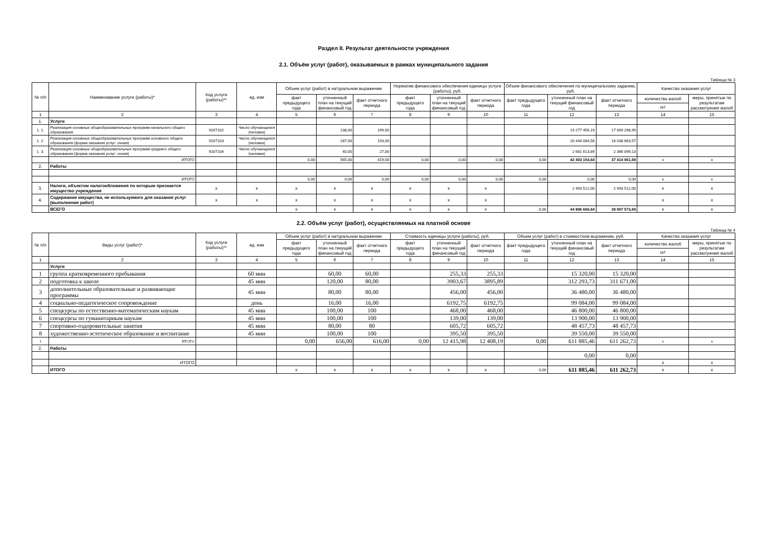Раздел II. Результат деятельности учреждения
2.1. Объём услуг (работ), оказываемых в рамках муниципального задания
Таблица № 3
| № п/п | Наименование услуги (работы)* | Код услуги (работы)** | ед. изм | Объем услуг (работ) в натуральном выражении | | | Норматив финансового обеспечения единицы услуги (работы), руб. | | | Объем финансового обеспечения по муниципальному заданию, руб. | | | Качество оказания услуг | |
| --- | --- | --- | --- | --- | --- | --- | --- | --- | --- | --- | --- | --- | --- | --- |
| | | | | факт предыдущего года | уточненный план на текущий финансовый год | факт отчетного периода | факт предыдущего года | уточненный план на текущий финансовый год | факт отчетного периода | факт предыдущего года | уточненный план на текущий финансовый год | факт отчетного периода | количество жалоб | меры, принятые по результатам рассмотрения жалоб |
| | | | | | | | | | | | | | шт | |
| 1 | 2 | 3 | 4 | 5 | 6 | 7 | 8 | 9 | 10 | 11 | 12 | 13 | 14 | 15 |
| 1. | Услуги | | | | | | | | | | | | | |
| 1. 1. | Реализация основных общеобразовательных программ начального общего образования | 9207102 | Число обучающихся (человек) | | 238,00 | 199,00 | | | | | 19 277 456,19 | 17 009 298,99 | | |
| 1. 2. | Реализация основных общеобразовательных программ основного общего образования (форма оказания услуг: очная) | 9207103 | Число обучающихся (человек) | | 287,00 | 193,00 | | | | | 20 444 084,56 | 18 038 663,57 | | |
| 1. 3. | Реализация основных общеобразовательных программ среднего общего образования (форма оказания услуг: очная) | 9207104 | Число обучающихся (человек) | | 40,00 | 27,00 | | | | | 2 681 613,89 | 2 366 099,13 | | |
| | ИТОГО | | | 0,00 | 565,00 | 419,00 | 0,00 | 0,00 | 0,00 | 0,00 | 42 403 154,64 | 37 414 061,69 | x | x |
| 2. | Работы | | | | | | | | | | | | | |
| | ИТОГО | | | 0,00 | 0,00 | 0,00 | 0,00 | 0,00 | 0,00 | 0,00 | 0,00 | 0,00 | x | x |
| 3. | Налоги, объектом налогообложения по которым признается имущество учреждения | x | x | x | x | x | x | x | x | | 2 493 512,00 | 2 493 512,00 | x | x |
| 4. | Содержание имущества, не используемого для оказания услуг (выполнения работ) | x | x | x | x | x | x | x | x | | | | x | x |
| | ВСЕГО | | | x | x | x | x | x | x | 0,00 | 44 896 666,64 | 39 907 573,69 | x | x |
2.2. Объём услуг (работ), осуществляемых на платной основе
Таблица № 4
| № п/п | Виды услуг (работ)* | Код услуги (работы)** | ед. изм | Объем услуг (работ) в натуральном выражении | | | Стоимость единицы услуги (работы), руб. | | | Объем услуг (работ) в стоимостном выражении, руб. | | | Качество оказания услуг | |
| --- | --- | --- | --- | --- | --- | --- | --- | --- | --- | --- | --- | --- | --- | --- |
| | | | | факт предыдущего года | уточненный план на текущий финансовый год | факт отчетного периода | факт предыдущего года | уточненный план на текущий финансовый год | факт отчетного периода | факт предыдущего года | уточненный план на текущий финансовый год | факт отчетного периода | количество жалоб | меры, принятые по результатам рассмотрения жалоб |
| | | | | | | | | | | | | | шт | |
| 1 | 2 | 3 | 4 | 5 | 6 | 7 | 8 | 9 | 10 | 11 | 12 | 13 | 14 | 15 |
| | Услуги | | | | | | | | | | | | | |
| 1 | группа кратковременного пребывания | | 60 мин | | 60,00 | 60,00 | | 255,33 | 255,33 | | 15 320,00 | 15 320,00 | | |
| 2 | подготовка к школе | | 45 мин | | 120,00 | 80,00 | | 3903,67 | 3895,89 | | 312 293,73 | 311 671,00 | | |
| 3 | дополнительные образовательные и развивающие программы | | 45 мин | | 80,00 | 80,00 | | 456,00 | 456,00 | | 36 480,00 | 36 480,00 | | |
| 4 | социально-педагогическое сопровождение | | день | | 16,00 | 16,00 | | 6192,75 | 6192,75 | | 99 084,00 | 99 084,00 | | |
| 5 | спецкурсы по естественно-математическим наукам | | 45 мин | | 100,00 | 100 | | 468,00 | 468,00 | | 46 800,00 | 46 800,00 | | |
| 6 | спецкурсы по гуманитарным наукам | | 45 мин | | 100,00 | 100 | | 139,00 | 139,00 | | 13 900,00 | 13 900,00 | | |
| 7 | спортивно-оздоровительные занятия | | 45 мин | | 80,00 | 80 | | 605,72 | 605,72 | | 48 457,73 | 48 457,73 | | |
| 8 | художественно-эстетическое образование и воспитание | | 45 мин | | 100,00 | 100 | | 395,50 | 395,50 | | 39 550,00 | 39 550,00 | | |
| 1 | ИТОГО | | | 0,00 | 656,00 | 616,00 | 0,00 | 12 415,98 | 12 408,19 | 0,00 | 611 885,46 | 611 262,73 | x | x |
| 2. | Работы | | | | | | | | | | | | | |
| | | | | | | | | | | | 0,00 | 0,00 | | |
| | ИТОГО | | | | | | | | | | | | x | x |
| | ИТОГО | | | x | x | x | x | x | x | 0,00 | 611 885,46 | 611 262,73 | x | x |